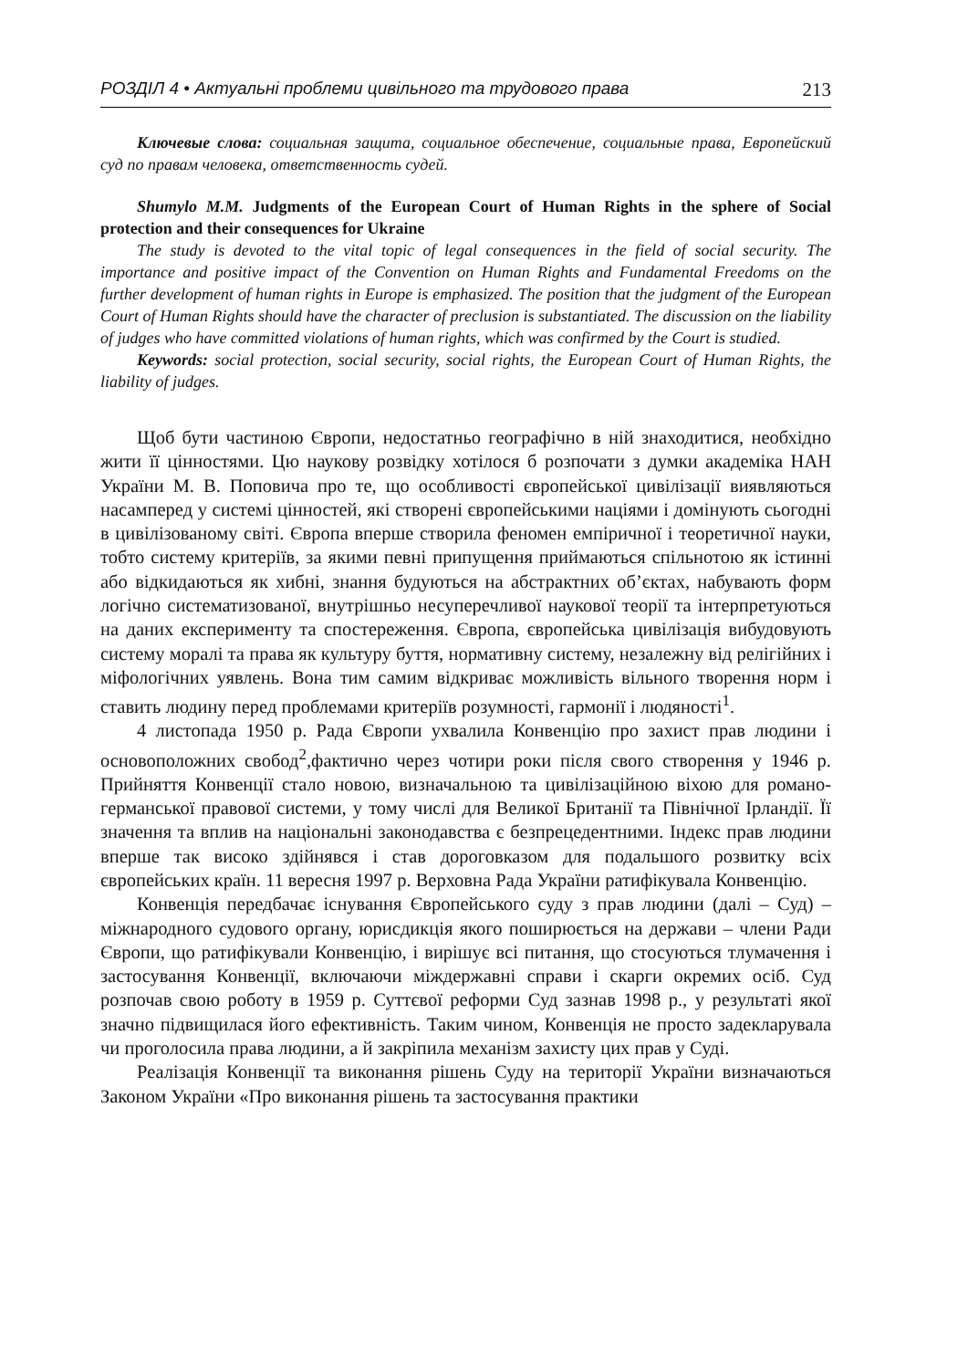РОЗДІЛ 4 • Актуальні проблеми цивільного та трудового права 213
Ключевые слова: социальная защита, социальное обеспечение, социальные права, Европейский суд по правам человека, ответственность судей.
Shumylo M.M. Judgments of the European Court of Human Rights in the sphere of Social protection and their consequences for Ukraine
The study is devoted to the vital topic of legal consequences in the field of social security. The importance and positive impact of the Convention on Human Rights and Fundamental Freedoms on the further development of human rights in Europe is emphasized. The position that the judgment of the European Court of Human Rights should have the character of preclusion is substantiated. The discussion on the liability of judges who have committed violations of human rights, which was confirmed by the Court is studied.
Keywords: social protection, social security, social rights, the European Court of Human Rights, the liability of judges.
Щоб бути частиною Європи, недостатньо географічно в ній знаходитися, необхідно жити її цінностями. Цю наукову розвідку хотілося б розпочати з думки академіка НАН України М. В. Поповича про те, що особливості європейської цивілізації виявляються насамперед у системі цінностей, які створені європейськими націями і домінують сьогодні в цивілізованому світі. Європа вперше створила феномен емпіричної і теоретичної науки, тобто систему критеріїв, за якими певні припущення приймаються спільнотою як істинні або відкидаються як хибні, знання будуються на абстрактних об’єктах, набувають форм логічно систематизованої, внутрішньо несуперечливої наукової теорії та інтерпретуються на даних експерименту та спостереження. Європа, європейська цивілізація вибудовують систему моралі та права як культуру буття, нормативну систему, незалежну від релігійних і міфологічних уявлень. Вона тим самим відкриває можливість вільного творення норм і ставить людину перед проблемами критеріїв розумності, гармонії і людяності<sup>1</sup>.
4 листопада 1950 р. Рада Європи ухвалила Конвенцію про захист прав людини і основоположних свобод<sup>2</sup>,фактично через чотири роки після свого створення у 1946 р. Прийняття Конвенції стало новою, визначальною та цивілізаційною віхою для романо-германської правової системи, у тому числі для Великої Британії та Північної Ірландії. Її значення та вплив на національні законодавства є безпрецедентними. Індекс прав людини вперше так високо здійнявся і став дороговказом для подальшого розвитку всіх європейських країн. 11 вересня 1997 р. Верховна Рада України ратифікувала Конвенцію.
Конвенція передбачає існування Європейського суду з прав людини (далі – Суд) – міжнародного судового органу, юрисдикція якого поширюється на держави – члени Ради Європи, що ратифікували Конвенцію, і вирішує всі питання, що стосуються тлумачення і застосування Конвенції, включаючи міждержавні справи і скарги окремих осіб. Суд розпочав свою роботу в 1959 р. Суттєвої реформи Суд зазнав 1998 р., у результаті якої значно підвищилася його ефективність. Таким чином, Конвенція не просто задекларувала чи проголосила права людини, а й закріпила механізм захисту цих прав у Суді.
Реалізація Конвенції та виконання рішень Суду на території України визначаються Законом України «Про виконання рішень та застосування практики